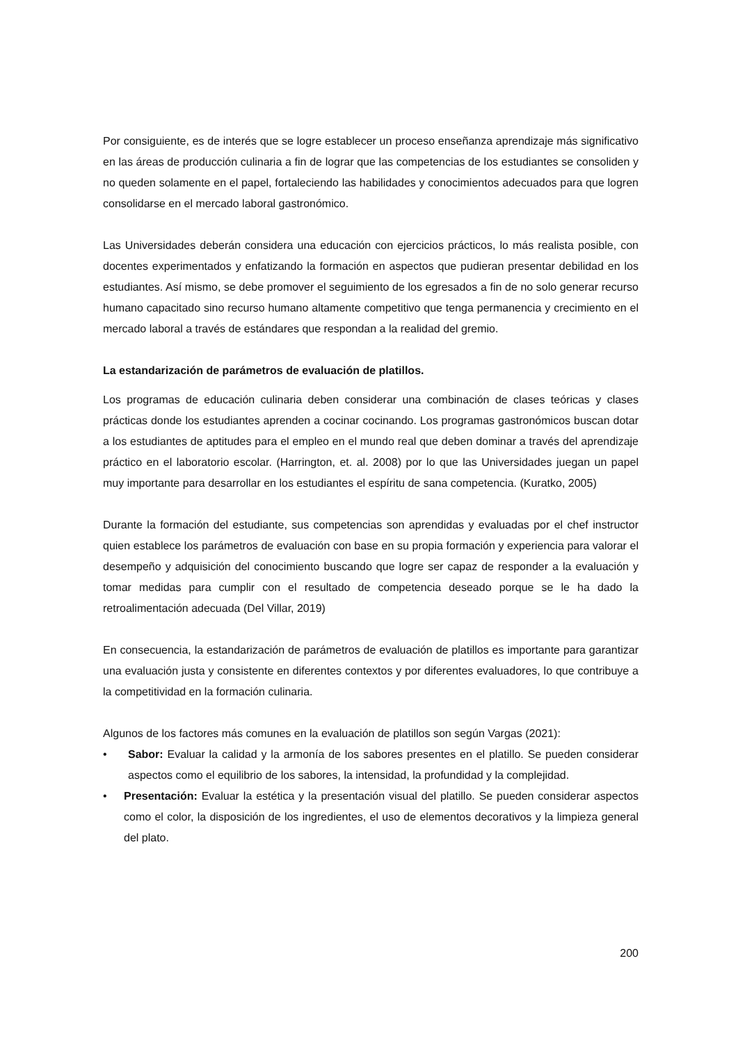Por consiguiente, es de interés que se logre establecer un proceso enseñanza aprendizaje más significativo en las áreas de producción culinaria a fin de lograr que las competencias de los estudiantes se consoliden y no queden solamente en el papel, fortaleciendo las habilidades y conocimientos adecuados para que logren consolidarse en el mercado laboral gastronómico.
Las Universidades deberán considera una educación con ejercicios prácticos, lo más realista posible, con docentes experimentados y enfatizando la formación en aspectos que pudieran presentar debilidad en los estudiantes. Así mismo, se debe promover el seguimiento de los egresados a fin de no solo generar recurso humano capacitado sino recurso humano altamente competitivo que tenga permanencia y crecimiento en el mercado laboral a través de estándares que respondan a la realidad del gremio.
La estandarización de parámetros de evaluación de platillos.
Los programas de educación culinaria deben considerar una combinación de clases teóricas y clases prácticas donde los estudiantes aprenden a cocinar cocinando. Los programas gastronómicos buscan dotar a los estudiantes de aptitudes para el empleo en el mundo real que deben dominar a través del aprendizaje práctico en el laboratorio escolar. (Harrington, et. al. 2008) por lo que las Universidades juegan un papel muy importante para desarrollar en los estudiantes el espíritu de sana competencia. (Kuratko, 2005)
Durante la formación del estudiante, sus competencias son aprendidas y evaluadas por el chef instructor quien establece los parámetros de evaluación con base en su propia formación y experiencia para valorar el desempeño y adquisición del conocimiento buscando que logre ser capaz de responder a la evaluación y tomar medidas para cumplir con el resultado de competencia deseado porque se le ha dado la retroalimentación adecuada (Del Villar, 2019)
En consecuencia, la estandarización de parámetros de evaluación de platillos es importante para garantizar una evaluación justa y consistente en diferentes contextos y por diferentes evaluadores, lo que contribuye a la competitividad en la formación culinaria.
Algunos de los factores más comunes en la evaluación de platillos son según Vargas (2021):
• Sabor: Evaluar la calidad y la armonía de los sabores presentes en el platillo. Se pueden considerar aspectos como el equilibrio de los sabores, la intensidad, la profundidad y la complejidad.
• Presentación: Evaluar la estética y la presentación visual del platillo. Se pueden considerar aspectos como el color, la disposición de los ingredientes, el uso de elementos decorativos y la limpieza general del plato.
200